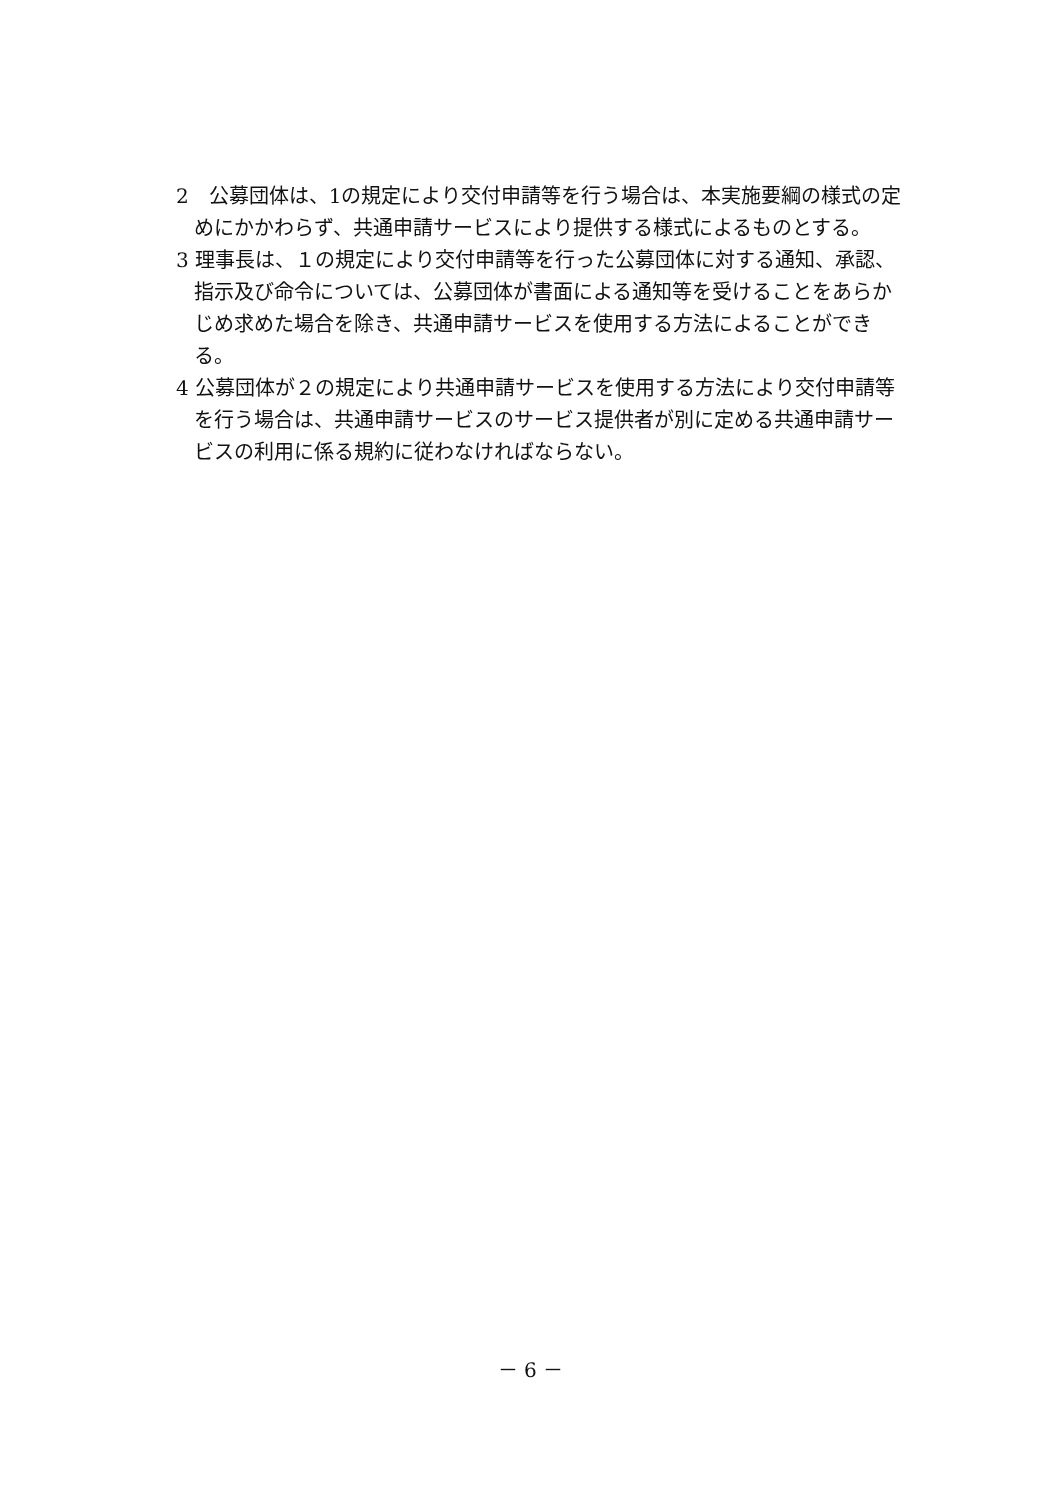2　公募団体は、1の規定により交付申請等を行う場合は、本実施要綱の様式の定めにかかわらず、共通申請サービスにより提供する様式によるものとする。
3 理事長は、１の規定により交付申請等を行った公募団体に対する通知、承認、指示及び命令については、公募団体が書面による通知等を受けることをあらかじめ求めた場合を除き、共通申請サービスを使用する方法によることができる。
4 公募団体が２の規定により共通申請サービスを使用する方法により交付申請等を行う場合は、共通申請サービスのサービス提供者が別に定める共通申請サービスの利用に係る規約に従わなければならない。
－ 6 －